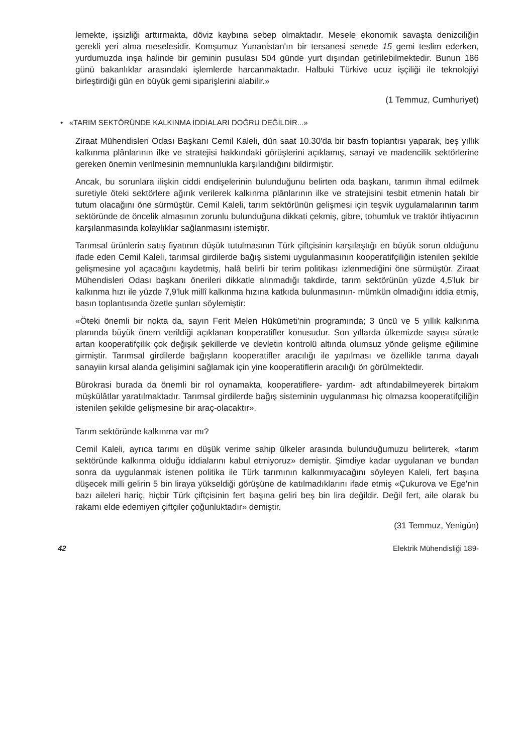lemekte, işsizliği arttırmakta, döviz kaybına sebep olmaktadır. Mesele ekonomik savaşta denizciliğin gerekli yeri alma meselesidir. Komşumuz Yunanistan'ın bir tersanesi senede 15 gemi teslim ederken, yurdumuzda inşa halinde bir geminin pusulası 504 günde yurt dışından getirilebilmektedir. Bunun 186 günü bakanlıklar arasındaki işlemlerde harcanmaktadır. Halbuki Türkive ucuz işçiliği ile teknolojiyi birleştirdiği gün en büyük gemi siparişlerini alabilir.»
(1 Temmuz, Cumhuriyet)
• «TARIM SEKTÖRÜNDE KALKINMA İDDİALARI DOĞRU DEĞİLDİR...»
Ziraat Mühendisleri Odası Başkanı Cemil Kaleli, dün saat 10.30'da bir basfn toplantısı yaparak, beş yıllık kalkınma plânlarının ilke ve stratejisi hakkındaki görüşlerini açıklamış, sanayi ve madencilik sektörlerine gereken önemin verilmesinin memnunlukla karşılandığını bildirmiştir.
Ancak, bu sorunlara ilişkin ciddi endişelerinin bulunduğunu belirten oda başkanı, tarımın ihmal edilmek suretiyle öteki sektörlere ağırık verilerek kalkınma plânlarının ilke ve stratejisini tesbit etmenin hatalı bir tutum olacağını öne sürmüştür. Cemil Kaleli, tarım sektörünün gelişmesi için teşvik uygulamalarının tarım sektöründe de öncelik almasının zorunlu bulunduğuna dikkati çekmiş, gibre, tohumluk ve traktör ihtiyacının karşılanmasında kolaylıklar sağlanmasını istemiştir.
Tarımsal ürünlerin satış fiyatının düşük tutulmasının Türk çiftçisinin karşılaştığı en büyük sorun olduğunu ifade eden Cemil Kaleli, tarımsal girdilerde bağış sistemi uygulanmasının kooperatifçiliğin istenilen şekilde gelişmesine yol açacağını kaydetmiş, halâ belirli bir terim politikası izlenmediğini öne sürmüştür. Ziraat Mühendisleri Odası başkanı önerileri dikkatle alınmadığı takdirde, tarım sektörünün yüzde 4,5'luk bir kalkınma hızı ile yüzde 7,9'luk millî kalkınma hızına katkıda bulunmasının- mümkün olmadığını iddia etmiş, basın toplantısında özetle şunları söylemiştir:
«Öteki önemli bir nokta da, sayın Ferit Melen Hükümeti'nin programında; 3 üncü ve 5 yıllık kalkınma planında büyük önem verildiği açıklanan kooperatifler konusudur. Son yıllarda ülkemizde sayısı süratle artan kooperatifçilik çok değişik şekillerde ve devletin kontrolü altında olumsuz yönde gelişme eğilimine girmiştir. Tarımsal girdilerde bağışların kooperatifler aracılığı ile yapılması ve özellikle tarıma dayalı sanayiin kırsal alanda gelişimini sağlamak için yine kooperatiflerin aracılığı ön görülmektedir.
Bürokrasi burada da önemli bir rol oynamakta, kooperatiflere- yardım- adt aftındabilmeyerek birtakım müşkülâtlar yaratılmaktadır. Tarımsal girdilerde bağış sisteminin uygulanması hiç olmazsa kooperatifçiliğin istenilen şekilde gelişmesine bir araç-olacaktır».
Tarım sektöründe kalkınma var mı?
Cemil Kaleli, ayrıca tarımı en düşük verime sahip ülkeler arasında bulunduğumuzu belirterek, «tarım sektöründe kalkınma olduğu iddialarını kabul etmiyoruz» demiştir. Şimdiye kadar uygulanan ve bundan sonra da uygulanmak istenen politika ile Türk tarımının kalkınmıyacağını söyleyen Kaleli, fert başına düşecek milli gelirin 5 bin liraya yükseldiği görüşüne de katılmadıklarını ifade etmiş «Çukurova ve Ege'nin bazı aileleri hariç, hiçbir Türk çiftçisinin fert başına geliri beş bin lira değildir. Değil fert, aile olarak bu rakamı elde edemiyen çiftçiler çoğunluktadır» demiştir.
(31 Temmuz, Yenigün)
42 Elektrik Mühendisliği 189-